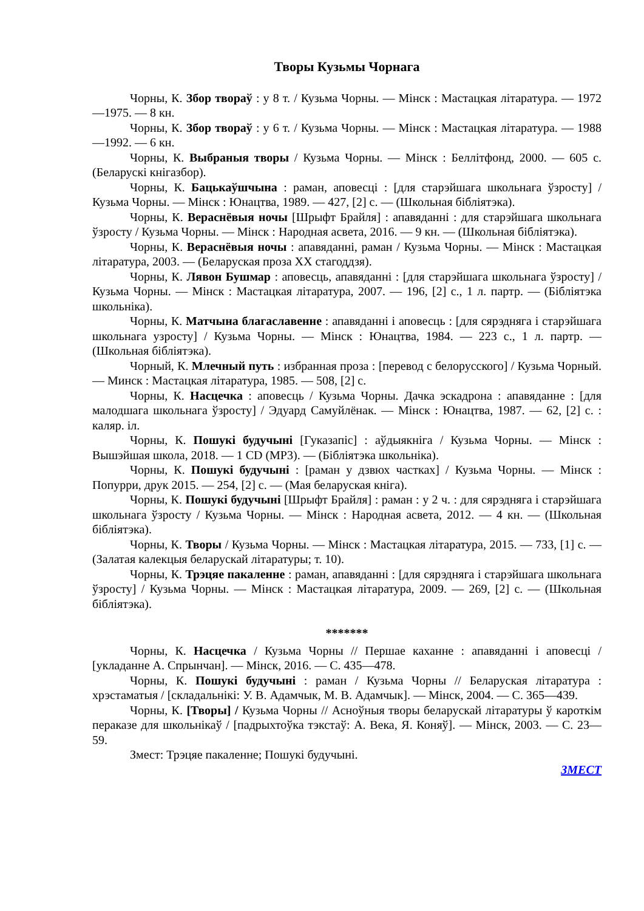Творы Кузьмы Чорнага
Чорны, К. Збор твораў : у 8 т. / Кузьма Чорны. — Мінск : Мастацкая літаратура. — 1972—1975. — 8 кн.
Чорны, К. Збор твораў : у 6 т. / Кузьма Чорны. — Мінск : Мастацкая літаратура. — 1988—1992. — 6 кн.
Чорны, К. Выбраныя творы / Кузьма Чорны. — Мінск : Беллітфонд, 2000. — 605 с. (Беларускі кнігазбор).
Чорны, К. Бацькаўшчына : раман, аповесці : [для старэйшага школьнага ўзросту] / Кузьма Чорны. — Мінск : Юнацтва, 1989. — 427, [2] с. — (Школьная бібліятэка).
Чорны, К. Вераснёвыя ночы [Шрыфт Брайля] : апавяданні : для старэйшага школьнага ўзросту / Кузьма Чорны. — Мінск : Народная асвета, 2016. — 9 кн. — (Школьная бібліятэка).
Чорны, К. Вераснёвыя ночы : апавяданні, раман / Кузьма Чорны. — Мінск : Мастацкая літаратура, 2003. — (Беларуская проза XX стагоддзя).
Чорны, К. Лявон Бушмар : аповесць, апавяданні : [для старэйшага школьнага ўзросту] / Кузьма Чорны. — Мінск : Мастацкая літаратура, 2007. — 196, [2] с., 1 л. партр. — (Бібліятэка школьніка).
Чорны, К. Матчына благаславенне : апавяданні і аповесць : [для сярэдняга і старэйшага школьнага узросту] / Кузьма Чорны. — Мінск : Юнацтва, 1984. — 223 с., 1 л. партр. — (Школьная бібліятэка).
Чорный, К. Млечный путь : избранная проза : [перевод с белорусского] / Кузьма Чорный. — Минск : Мастацкая літаратура, 1985. — 508, [2] с.
Чорны, К. Насцечка : аповесць / Кузьма Чорны. Дачка эскадрона : апавяданне : [для малодшага школьнага ўзросту] / Эдуард Самуйлёнак. — Мінск : Юнацтва, 1987. — 62, [2] с. : каляр. іл.
Чорны, К. Пошукі будучыні [Гуказапіс] : аўдыякніга / Кузьма Чорны. — Мінск : Вышэйшая школа, 2018. — 1 CD (MP3). — (Бібліятэка школьніка).
Чорны, К. Пошукі будучыні : [раман у дзвюх частках] / Кузьма Чорны. — Мінск : Попурри, друк 2015. — 254, [2] с. — (Мая беларуская кніга).
Чорны, К. Пошукі будучыні [Шрыфт Брайля] : раман : у 2 ч. : для сярэдняга і старэйшага школьнага ўзросту / Кузьма Чорны. — Мінск : Народная асвета, 2012. — 4 кн. — (Школьная бібліятэка).
Чорны, К. Творы / Кузьма Чорны. — Мінск : Мастацкая літаратура, 2015. — 733, [1] с. — (Залатая калекцыя беларускай літаратуры; т. 10).
Чорны, К. Трэцяе пакаленне : раман, апавяданні : [для сярэдняга і старэйшага школьнага ўзросту] / Кузьма Чорны. — Мінск : Мастацкая літаратура, 2009. — 269, [2] с. — (Школьная бібліятэка).
*******
Чорны, К. Насцечка / Кузьма Чорны // Першае каханне : апавяданні і аповесці / [укладанне А. Спрынчан]. — Мінск, 2016. — С. 435—478.
Чорны, К. Пошукі будучыні : раман / Кузьма Чорны // Беларуская літаратура : хрэстаматыя / [складальнікі: У. В. Адамчык, М. В. Адамчык]. — Мінск, 2004. — С. 365—439.
Чорны, К. [Творы] / Кузьма Чорны // Асноўныя творы беларускай літаратуры ў кароткім пераказе для школьнікаў / [падрыхтоўка тэкстаў: А. Века, Я. Коняў]. — Мінск, 2003. — С. 23—59.
Змест: Трэцяе пакаленне; Пошукі будучыні.
ЗМЕСТ